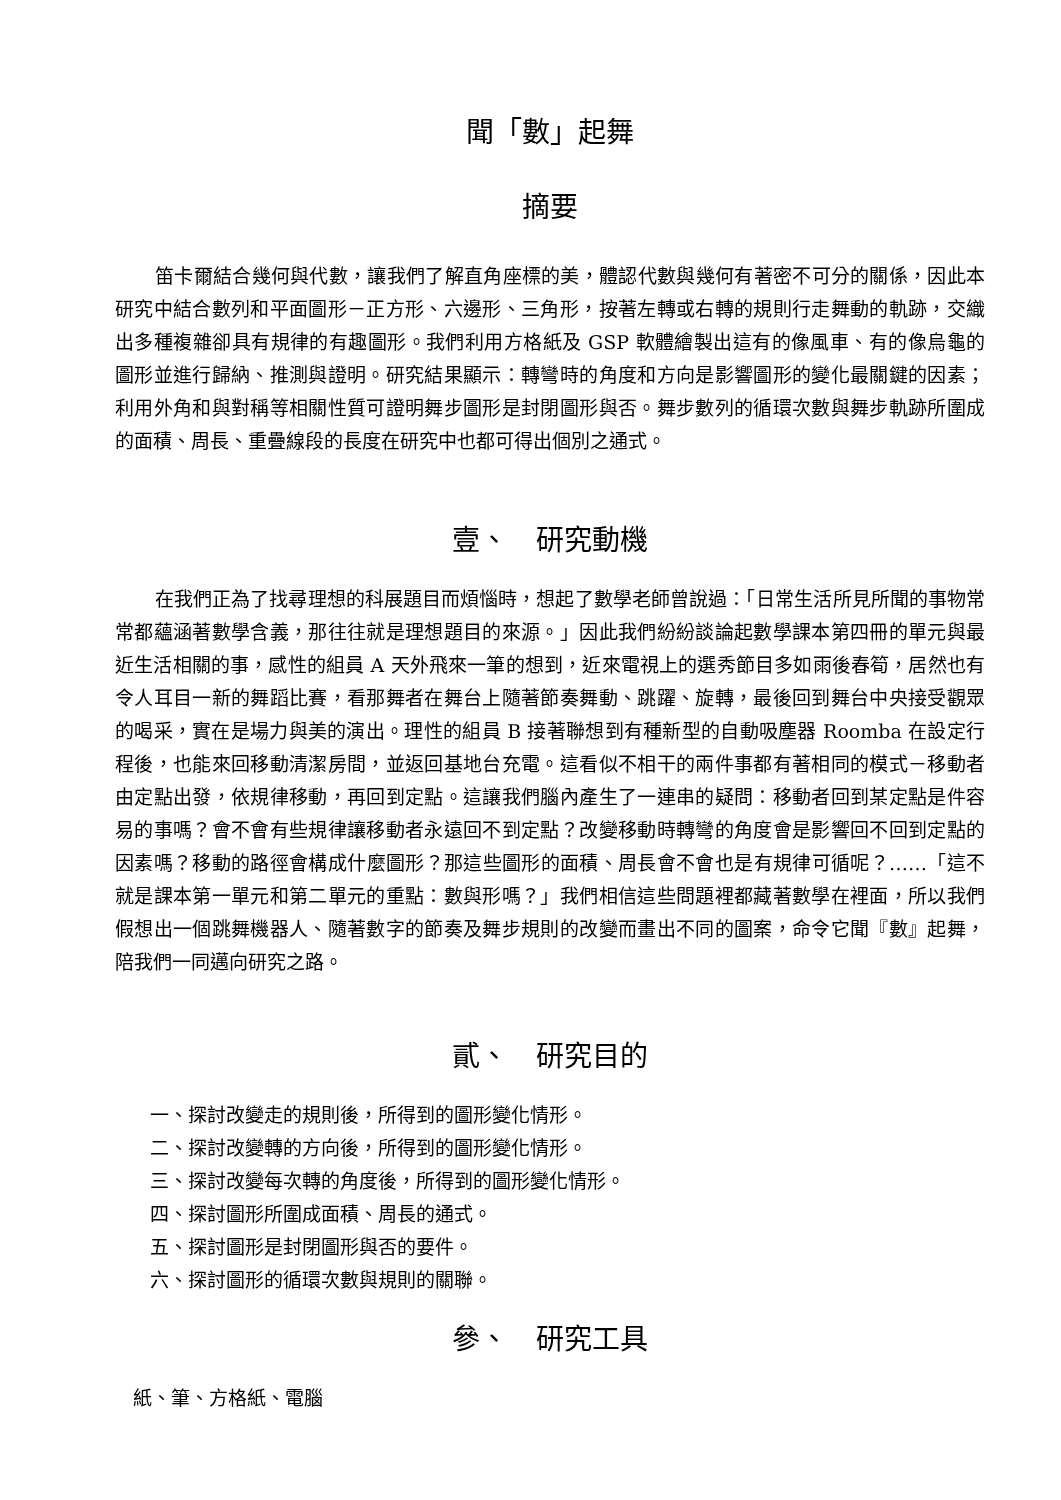聞「數」起舞
摘要
笛卡爾結合幾何與代數，讓我們了解直角座標的美，體認代數與幾何有著密不可分的關係，因此本研究中結合數列和平面圖形－正方形、六邊形、三角形，按著左轉或右轉的規則行走舞動的軌跡，交織出多種複雜卻具有規律的有趣圖形。我們利用方格紙及 GSP 軟體繪製出這有的像風車、有的像烏龜的圖形並進行歸納、推測與證明。研究結果顯示：轉彎時的角度和方向是影響圖形的變化最關鍵的因素；利用外角和與對稱等相關性質可證明舞步圖形是封閉圖形與否。舞步數列的循環次數與舞步軌跡所圍成的面積、周長、重疊線段的長度在研究中也都可得出個別之通式。
壹、　研究動機
在我們正為了找尋理想的科展題目而煩惱時，想起了數學老師曾說過：「日常生活所見所聞的事物常常都蘊涵著數學含義，那往往就是理想題目的來源。」因此我們紛紛談論起數學課本第四冊的單元與最近生活相關的事，感性的組員 A 天外飛來一筆的想到，近來電視上的選秀節目多如雨後春筍，居然也有令人耳目一新的舞蹈比賽，看那舞者在舞台上隨著節奏舞動、跳躍、旋轉，最後回到舞台中央接受觀眾的喝采，實在是場力與美的演出。理性的組員 B 接著聯想到有種新型的自動吸塵器 Roomba 在設定行程後，也能來回移動清潔房間，並返回基地台充電。這看似不相干的兩件事都有著相同的模式－移動者由定點出發，依規律移動，再回到定點。這讓我們腦內產生了一連串的疑問：移動者回到某定點是件容易的事嗎？會不會有些規律讓移動者永遠回不到定點？改變移動時轉彎的角度會是影響回不回到定點的因素嗎？移動的路徑會構成什麼圖形？那這些圖形的面積、周長會不會也是有規律可循呢？……「這不就是課本第一單元和第二單元的重點：數與形嗎？」我們相信這些問題裡都藏著數學在裡面，所以我們假想出一個跳舞機器人、隨著數字的節奏及舞步規則的改變而畫出不同的圖案，命令它聞『數』起舞，陪我們一同邁向研究之路。
貳、　研究目的
一、探討改變走的規則後，所得到的圖形變化情形。
二、探討改變轉的方向後，所得到的圖形變化情形。
三、探討改變每次轉的角度後，所得到的圖形變化情形。
四、探討圖形所圍成面積、周長的通式。
五、探討圖形是封閉圖形與否的要件。
六、探討圖形的循環次數與規則的關聯。
參、　研究工具
紙、筆、方格紙、電腦